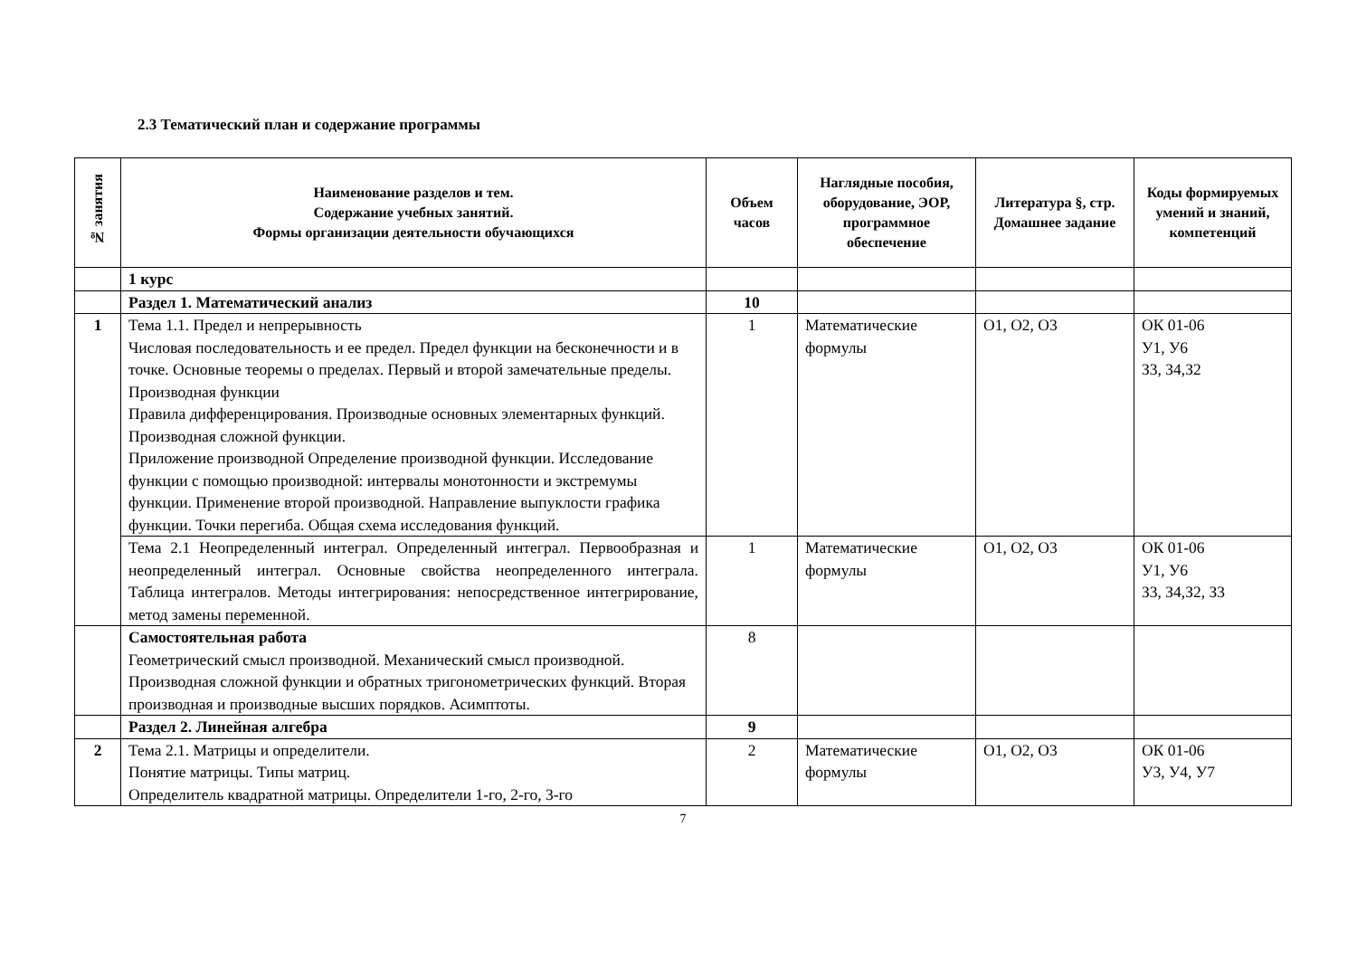2.3 Тематический план и содержание программы
| № занятия | Наименование разделов и тем. Содержание учебных занятий. Формы организации деятельности обучающихся | Объем часов | Наглядные пособия, оборудование, ЭОР, программное обеспечение | Литература §, стр. Домашнее задание | Коды формируемых умений и знаний, компетенций |
| --- | --- | --- | --- | --- | --- |
| | 1 курс | | | | |
| | Раздел 1. Математический анализ | 10 | | | |
| 1 | Тема 1.1. Предел и непрерывность Числовая последовательность и ее предел. Предел функции на бесконечности и в точке. Основные теоремы о пределах. Первый и второй замечательные пределы. Производная функции Правила дифференцирования. Производные основных элементарных функций. Производная сложной функции. Приложение производной Определение производной функции. Исследование функции с помощью производной: интервалы монотонности и экстремумы функции. Применение второй производной. Направление выпуклости графика функции. Точки перегиба. Общая схема исследования функций. | 1 | Математические формулы | О1, О2, О3 | ОК 01-06 У1, У6 З3, З4,З2 |
| | Тема 2.1 Неопределенный интеграл. Определенный интеграл. Первообразная и неопределенный интеграл. Основные свойства неопределенного интеграла. Таблица интегралов. Методы интегрирования: непосредственное интегрирование, метод замены переменной. | 1 | Математические формулы | О1, О2, О3 | ОК 01-06 У1, У6 З3, З4,З2, З3 |
| | Самостоятельная работа Геометрический смысл производной. Механический смысл производной. Производная сложной функции и обратных тригонометрических функций. Вторая производная и производные высших порядков. Асимптоты. | 8 | | | |
| | Раздел 2. Линейная алгебра | 9 | | | |
| 2 | Тема 2.1. Матрицы и определители. Понятие матрицы. Типы матриц. Определитель квадратной матрицы. Определители 1-го, 2-го, 3-го | 2 | Математические формулы | О1, О2, О3 | ОК 01-06 У3, У4, У7 |
7